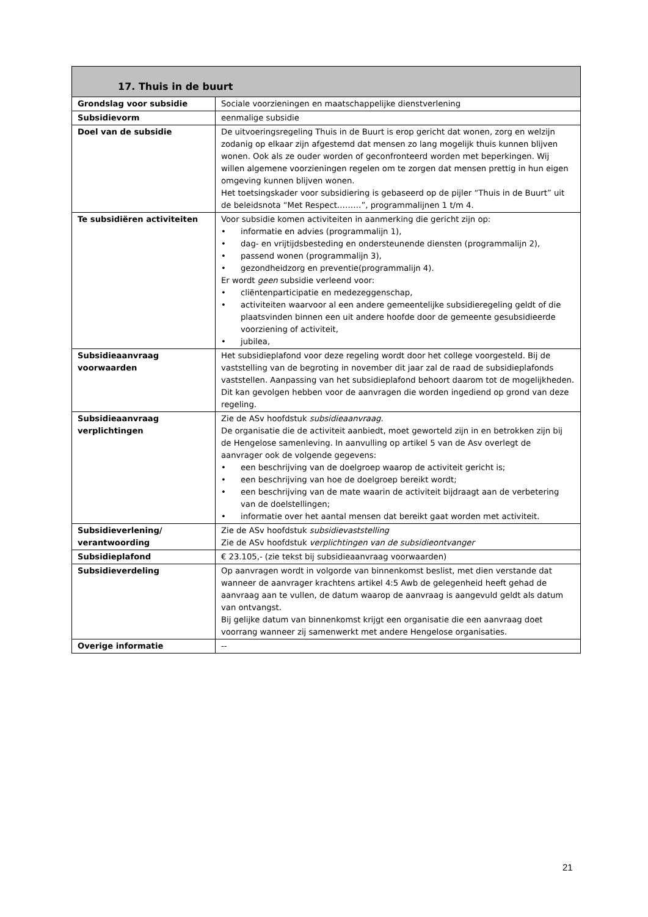| 17. Thuis in de buurt | |
| --- | --- |
| Grondslag voor subsidie | Sociale voorzieningen en maatschappelijke dienstverlening |
| Subsidievorm | eenmalige subsidie |
| Doel van de subsidie | De uitvoeringsregeling Thuis in de Buurt is erop gericht dat wonen, zorg en welzijn zodanig op elkaar zijn afgestemd dat mensen zo lang mogelijk thuis kunnen blijven wonen. Ook als ze ouder worden of geconfronteerd worden met beperkingen. Wij willen algemene voorzieningen regelen om te zorgen dat mensen prettig in hun eigen omgeving kunnen blijven wonen. Het toetsingskader voor subsidiering is gebaseerd op de pijler “Thuis in de Buurt” uit de beleidsnota “Met Respect………”, programmalijnen 1 t/m 4. |
| Te subsidiëren activiteiten | Voor subsidie komen activiteiten in aanmerking die gericht zijn op: • informatie en advies (programmalijn 1), • dag- en vrijtijdsbesteding en ondersteunende diensten (programmalijn 2), • passend wonen (programmalijn 3), • gezondheidzorg en preventie(programmalijn 4). Er wordt geen subsidie verleend voor: • cliëntenparticipatie en medezeggenschap, • activiteiten waarvoor al een andere gemeentelijke subsidieregeling geldt of die plaatsvinden binnen een uit andere hoofde door de gemeente gesubsidieerde voorziening of activiteit, • jubilea, |
| Subsidieaanvraag voorwaarden | Het subsidieplafond voor deze regeling wordt door het college voorgesteld. Bij de vaststelling van de begroting in november dit jaar zal de raad de subsidieplafonds vaststellen. Aanpassing van het subsidieplafond behoort daarom tot de mogelijkheden. Dit kan gevolgen hebben voor de aanvragen die worden ingediend op grond van deze regeling. |
| Subsidieaanvraag verplichtingen | Zie de ASv hoofdstuk subsidieaanvraag . De organisatie die de activiteit aanbiedt, moet geworteld zijn in en betrokken zijn bij de Hengelose samenleving. In aanvulling op artikel 5 van de Asv overlegt de aanvrager ook de volgende gegevens: • een beschrijving van de doelgroep waarop de activiteit gericht is; • een beschrijving van hoe de doelgroep bereikt wordt; • een beschrijving van de mate waarin de activiteit bijdraagt aan de verbetering van de doelstellingen; • informatie over het aantal mensen dat bereikt gaat worden met activiteit. |
| Subsidieverlening/ verantwoording | Zie de ASv hoofdstuk subsidievaststelling Zie de ASv hoofdstuk verplichtingen van de subsidieontvanger |
| Subsidieplafond | € 23.105,- (zie tekst bij subsidieaanvraag voorwaarden) |
| Subsidieverdeling | Op aanvragen wordt in volgorde van binnenkomst beslist, met dien verstande dat wanneer de aanvrager krachtens artikel 4:5 Awb de gelegenheid heeft gehad de aanvraag aan te vullen, de datum waarop de aanvraag is aangevuld geldt als datum van ontvangst. Bij gelijke datum van binnenkomst krijgt een organisatie die een aanvraag doet voorrang wanneer zij samenwerkt met andere Hengelose organisaties. |
| Overige informatie | -- |
21